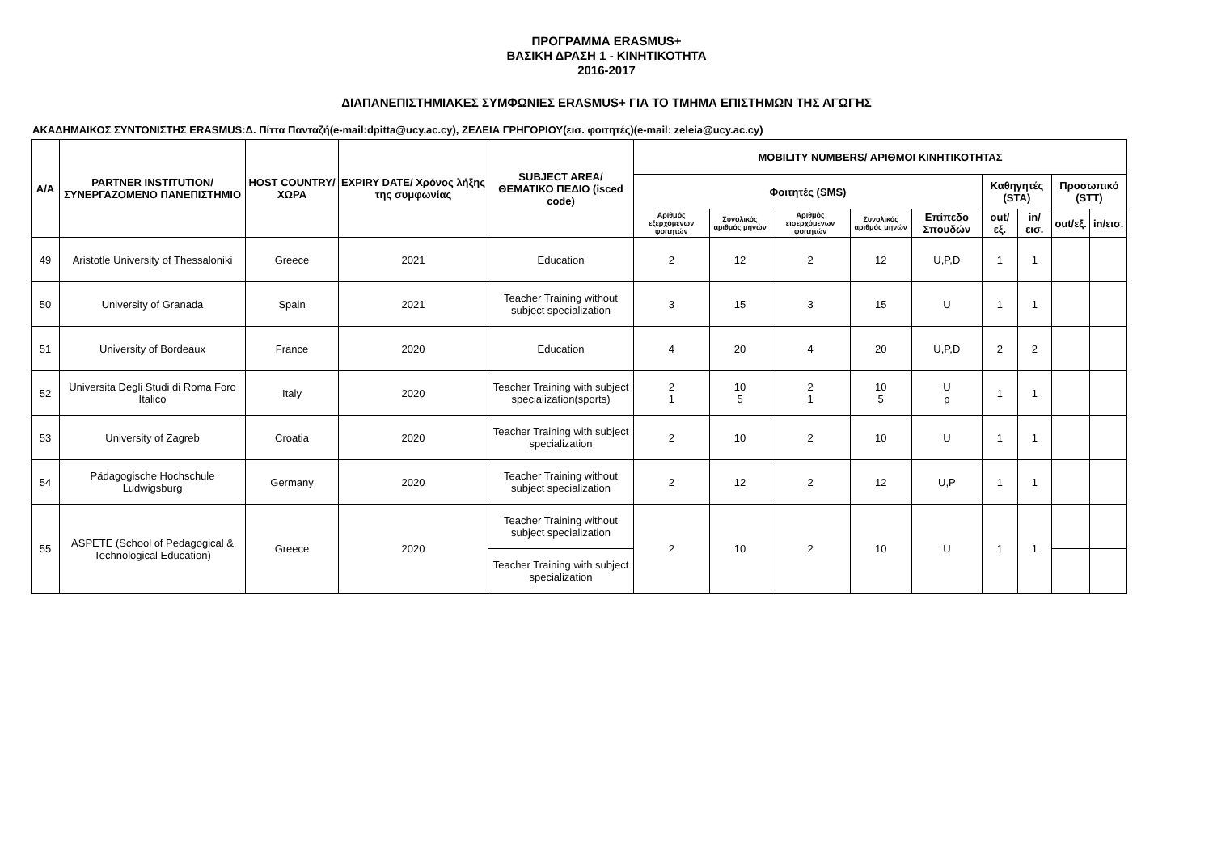ΠΡΟΓΡΑΜΜΑ ERASMUS+
ΒΑΣΙΚΗ ΔΡΑΣΗ 1 - ΚΙΝΗΤΙΚΟΤΗΤΑ
2016-2017
ΔΙΑΠΑΝΕΠΙΣΤΗΜΙΑΚΕΣ ΣΥΜΦΩΝΙΕΣ ERASMUS+ ΓΙΑ ΤΟ ΤΜΗΜΑ ΕΠΙΣΤΗΜΩΝ ΤΗΣ ΑΓΩΓΗΣ
ΑΚΑΔΗΜΑΙΚΟΣ ΣΥΝΤΟΝΙΣΤΗΣ ERASMUS:Δ. Πίττα Πανταζή(e-mail:dpitta@ucy.ac.cy), ΖΕΛΕΙΑ ΓΡΗΓΟΡΙΟΥ(εισ. φοιτητές)(e-mail: zeleia@ucy.ac.cy)
| Α/Α | PARTNER INSTITUTION/ ΣΥΝΕΡΓΑΖΟΜΕΝΟ ΠΑΝΕΠΙΣΤΗΜΙΟ | HOST COUNTRY/ ΧΩΡΑ | EXPIRY DATE/ Χρόνος λήξης της συμφωνίας | SUBJECT AREA/ ΘΕΜΑΤΙΚΟ ΠΕΔΙΟ (isced code) | MOBILITY NUMBERS/ ΑΡΙΘΜΟΙ ΚΙΝΗΤΙΚΟΤΗΤΑΣ | | | | | | | | |
| --- | --- | --- | --- | --- | --- | --- | --- | --- | --- | --- | --- | --- | --- |
| | | | | | Φοιτητές (SMS) | | | | | Καθηγητές (STA) | | Προσωπικό (STT) | |
| | | | | | Αριθμός εξερχόμενων φοιτητών | Συνολικός αριθμός μηνών | Αριθμός εισερχόμενων φοιτητών | Συνολικός αριθμός μηνών | Επίπεδο Σπουδών | out/εξ. | in/εισ. | out/εξ. | in/εισ. |
| 49 | Aristotle University of Thessaloniki | Greece | 2021 | Education | 2 | 12 | 2 | 12 | U,P,D | 1 | 1 | | |
| 50 | University of Granada | Spain | 2021 | Teacher Training without subject specialization | 3 | 15 | 3 | 15 | U | 1 | 1 | | |
| 51 | University of Bordeaux | France | 2020 | Education | 4 | 20 | 4 | 20 | U,P,D | 2 | 2 | | |
| 52 | Universita Degli Studi di Roma Foro Italico | Italy | 2020 | Teacher Training with subject specialization(sports) | 2 1 | 10 5 | 2 1 | 10 5 | U p | 1 | 1 | | |
| 53 | University of Zagreb | Croatia | 2020 | Teacher Training with subject specialization | 2 | 10 | 2 | 10 | U | 1 | 1 | | |
| 54 | Pädagogische Hochschule Ludwigsburg | Germany | 2020 | Teacher Training without subject specialization | 2 | 12 | 2 | 12 | U,P | 1 | 1 | | |
| 55 | ASPETE (School of Pedagogical & Technological Education) | Greece | 2020 | Teacher Training without subject specialization | 2 | 10 | 2 | 10 | U | 1 | 1 | | |
| | | | | Teacher Training with subject specialization | | | | | | | | | |